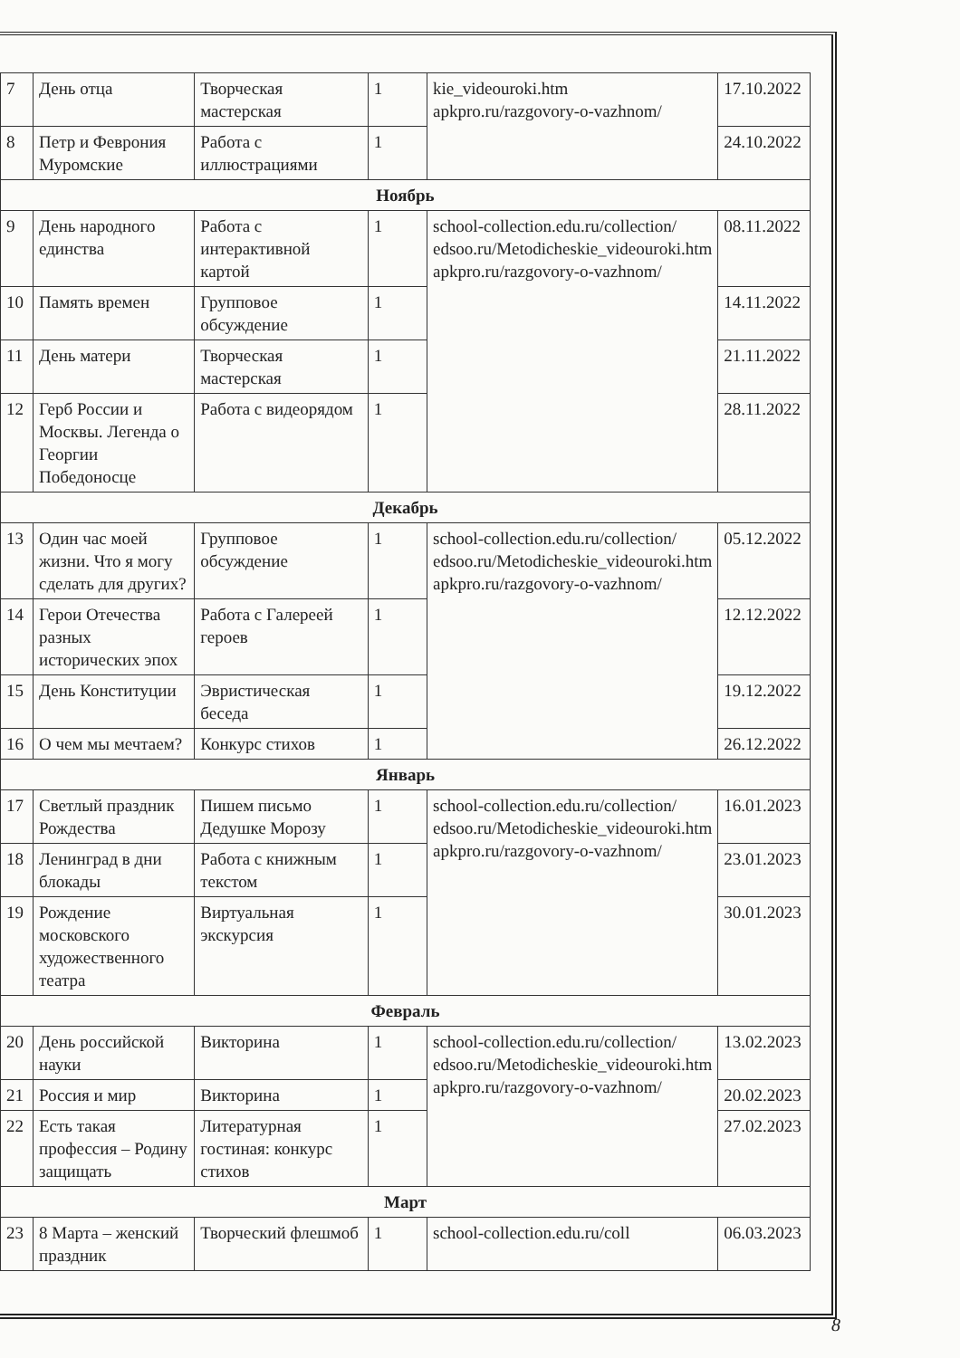| 7 | День отца | Творческая мастерская | 1 | kie_videouroki.htm apkpro.ru/razgovory-o-vazhnom/ | 17.10.2022 |
| 8 | Петр и Феврония Муромские | Работа с иллюстрациями | 1 | | 24.10.2022 |
| Ноябрь | | | | | |
| 9 | День народного единства | Работа с интерактивной картой | 1 | school-collection.edu.ru/collection/ edsoo.ru/Metodicheskie_videouroki.htm apkpro.ru/razgovory-o-vazhnom/ | 08.11.2022 |
| 10 | Память времен | Групповое обсуждение | 1 | | 14.11.2022 |
| 11 | День матери | Творческая мастерская | 1 | | 21.11.2022 |
| 12 | Герб России и Москвы. Легенда о Георгии Победоносце | Работа с видеорядом | 1 | | 28.11.2022 |
| Декабрь | | | | | |
| 13 | Один час моей жизни. Что я могу сделать для других? | Групповое обсуждение | 1 | school-collection.edu.ru/collection/ edsoo.ru/Metodicheskie_videouroki.htm apkpro.ru/razgovory-o-vazhnom/ | 05.12.2022 |
| 14 | Герои Отечества разных исторических эпох | Работа с Галереей героев | 1 | | 12.12.2022 |
| 15 | День Конституции | Эвристическая беседа | 1 | | 19.12.2022 |
| 16 | О чем мы мечтаем? | Конкурс стихов | 1 | | 26.12.2022 |
| Январь | | | | | |
| 17 | Светлый праздник Рождества | Пишем письмо Дедушке Морозу | 1 | school-collection.edu.ru/collection/ edsoo.ru/Metodicheskie_videouroki.htm apkpro.ru/razgovory-o-vazhnom/ | 16.01.2023 |
| 18 | Ленинград в дни блокады | Работа с книжным текстом | 1 | | 23.01.2023 |
| 19 | Рождение московского художественного театра | Виртуальная экскурсия | 1 | | 30.01.2023 |
| Февраль | | | | | |
| 20 | День российской науки | Викторина | 1 | school-collection.edu.ru/collection/ edsoo.ru/Metodicheskie_videouroki.htm apkpro.ru/razgovory-o-vazhnom/ | 13.02.2023 |
| 21 | Россия и мир | Викторина | 1 | | 20.02.2023 |
| 22 | Есть такая профессия – Родину защищать | Литературная гостиная: конкурс стихов | 1 | | 27.02.2023 |
| Март | | | | | |
| 23 | 8 Марта – женский праздник | Творческий флешмоб | 1 | school-collection.edu.ru/coll | 06.03.2023 |
8